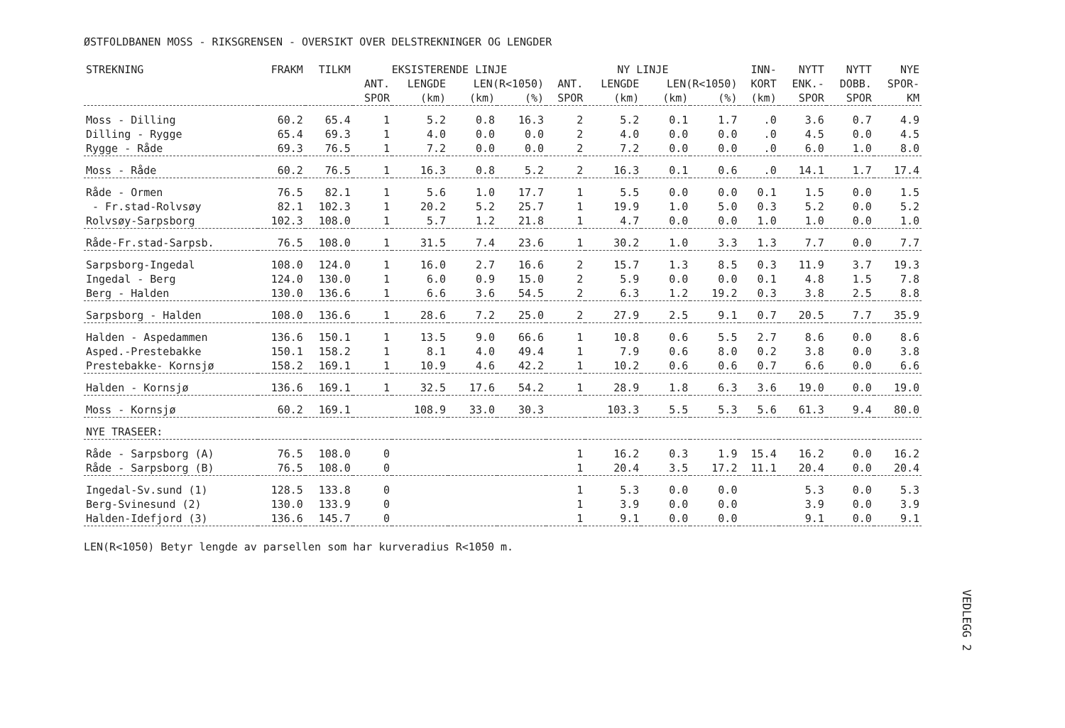ØSTFOLDBANEN MOSS - RIKSGRENSEN - OVERSIKT OVER DELSTREKNINGER OG LENGDER
| STREKNING | FRAKM | TILKM | EKSISTERENDE LINJE | | | | NY LINJE | | | | INN- | NYTT | NYTT | NYE |
| --- | --- | --- | --- | --- | --- | --- | --- | --- | --- | --- | --- | --- | --- | --- |
| | | | ANT. | LENGDE | LEN(R<1050) | | ANT. | LENGDE | LEN(R<1050) | | KORT | ENK.- | DOBB. | SPOR- |
| | | | SPOR | (km) | (km) | (%) | SPOR | (km) | (km) | (%) | (km) | SPOR | SPOR | KM |
| Moss - Dilling | 60.2 | 65.4 | 1 | 5.2 | 0.8 | 16.3 | 2 | 5.2 | 0.1 | 1.7 | .0 | 3.6 | 0.7 | 4.9 |
| Dilling - Rygge | 65.4 | 69.3 | 1 | 4.0 | 0.0 | 0.0 | 2 | 4.0 | 0.0 | 0.0 | .0 | 4.5 | 0.0 | 4.5 |
| Rygge - Råde | 69.3 | 76.5 | 1 | 7.2 | 0.0 | 0.0 | 2 | 7.2 | 0.0 | 0.0 | .0 | 6.0 | 1.0 | 8.0 |
| Moss - Råde | 60.2 | 76.5 | 1 | 16.3 | 0.8 | 5.2 | 2 | 16.3 | 0.1 | 0.6 | .0 | 14.1 | 1.7 | 17.4 |
| Råde - Ormen | 76.5 | 82.1 | 1 | 5.6 | 1.0 | 17.7 | 1 | 5.5 | 0.0 | 0.0 | 0.1 | 1.5 | 0.0 | 1.5 |
| - Fr.stad-Rolvsøy | 82.1 | 102.3 | 1 | 20.2 | 5.2 | 25.7 | 1 | 19.9 | 1.0 | 5.0 | 0.3 | 5.2 | 0.0 | 5.2 |
| Rolvsøy-Sarpsborg | 102.3 | 108.0 | 1 | 5.7 | 1.2 | 21.8 | 1 | 4.7 | 0.0 | 0.0 | 1.0 | 1.0 | 0.0 | 1.0 |
| Råde-Fr.stad-Sarpsb. | 76.5 | 108.0 | 1 | 31.5 | 7.4 | 23.6 | 1 | 30.2 | 1.0 | 3.3 | 1.3 | 7.7 | 0.0 | 7.7 |
| Sarpsborg-Ingedal | 108.0 | 124.0 | 1 | 16.0 | 2.7 | 16.6 | 2 | 15.7 | 1.3 | 8.5 | 0.3 | 11.9 | 3.7 | 19.3 |
| Ingedal - Berg | 124.0 | 130.0 | 1 | 6.0 | 0.9 | 15.0 | 2 | 5.9 | 0.0 | 0.0 | 0.1 | 4.8 | 1.5 | 7.8 |
| Berg - Halden | 130.0 | 136.6 | 1 | 6.6 | 3.6 | 54.5 | 2 | 6.3 | 1.2 | 19.2 | 0.3 | 3.8 | 2.5 | 8.8 |
| Sarpsborg - Halden | 108.0 | 136.6 | 1 | 28.6 | 7.2 | 25.0 | 2 | 27.9 | 2.5 | 9.1 | 0.7 | 20.5 | 7.7 | 35.9 |
| Halden - Aspedammen | 136.6 | 150.1 | 1 | 13.5 | 9.0 | 66.6 | 1 | 10.8 | 0.6 | 5.5 | 2.7 | 8.6 | 0.0 | 8.6 |
| Asped.-Prestebakke | 150.1 | 158.2 | 1 | 8.1 | 4.0 | 49.4 | 1 | 7.9 | 0.6 | 8.0 | 0.2 | 3.8 | 0.0 | 3.8 |
| Prestebakke- Kornsjø | 158.2 | 169.1 | 1 | 10.9 | 4.6 | 42.2 | 1 | 10.2 | 0.6 | 0.6 | 0.7 | 6.6 | 0.0 | 6.6 |
| Halden - Kornsjø | 136.6 | 169.1 | 1 | 32.5 | 17.6 | 54.2 | 1 | 28.9 | 1.8 | 6.3 | 3.6 | 19.0 | 0.0 | 19.0 |
| Moss - Kornsjø | 60.2 | 169.1 | | 108.9 | 33.0 | 30.3 | | 103.3 | 5.5 | 5.3 | 5.6 | 61.3 | 9.4 | 80.0 |
| NYE TRASEER: | | | | | | | | | | | | | | |
| Råde - Sarpsborg (A) | 76.5 | 108.0 | 0 | | | | 1 | 16.2 | 0.3 | 1.9 | 15.4 | 16.2 | 0.0 | 16.2 |
| Råde - Sarpsborg (B) | 76.5 | 108.0 | 0 | | | | 1 | 20.4 | 3.5 | 17.2 | 11.1 | 20.4 | 0.0 | 20.4 |
| Ingedal-Sv.sund (1) | 128.5 | 133.8 | 0 | | | | 1 | 5.3 | 0.0 | 0.0 | | 5.3 | 0.0 | 5.3 |
| Berg-Svinesund (2) | 130.0 | 133.9 | 0 | | | | 1 | 3.9 | 0.0 | 0.0 | | 3.9 | 0.0 | 3.9 |
| Halden-Idefjord (3) | 136.6 | 145.7 | 0 | | | | 1 | 9.1 | 0.0 | 0.0 | | 9.1 | 0.0 | 9.1 |
LEN(R<1050) Betyr lengde av parsellen som har kurveradius R<1050 m.
VEDLEGG 2